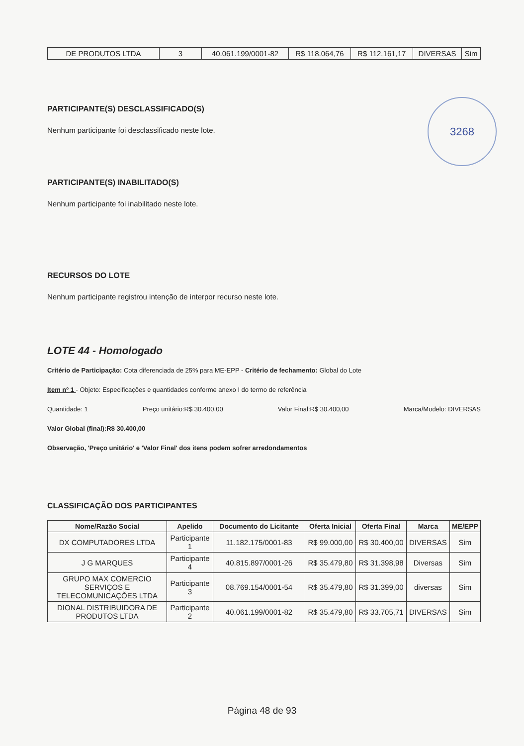| DE PRODUTOS LTDA | 3 | 40.061.199/0001-82 | R$ 118.064,76 | R$ 112.161,17 | DIVERSAS | Sim |
3268
PARTICIPANTE(S) DESCLASSIFICADO(S)
Nenhum participante foi desclassificado neste lote.
PARTICIPANTE(S) INABILITADO(S)
Nenhum participante foi inabilitado neste lote.
RECURSOS DO LOTE
Nenhum participante registrou intenção de interpor recurso neste lote.
LOTE 44 - Homologado
Critério de Participação: Cota diferenciada de 25% para ME-EPP - Critério de fechamento: Global do Lote
Item nº 1 - Objeto: Especificações e quantidades conforme anexo I do termo de referência
Quantidade: 1 Preço unitário:R$ 30.400,00 Valor Final:R$ 30.400,00 Marca/Modelo: DIVERSAS
Valor Global (final):R$ 30.400,00
Observação, 'Preço unitário' e 'Valor Final' dos itens podem sofrer arredondamentos
CLASSIFICAÇÃO DOS PARTICIPANTES
| Nome/Razão Social | Apelido | Documento do Licitante | Oferta Inicial | Oferta Final | Marca | ME/EPP |
| --- | --- | --- | --- | --- | --- | --- |
| DX COMPUTADORES LTDA | Participante 1 | 11.182.175/0001-83 | R$ 99.000,00 | R$ 30.400,00 | DIVERSAS | Sim |
| J G MARQUES | Participante 4 | 40.815.897/0001-26 | R$ 35.479,80 | R$ 31.398,98 | Diversas | Sim |
| GRUPO MAX COMERCIO SERVIÇOS E TELECOMUNICAÇÕES LTDA | Participante 3 | 08.769.154/0001-54 | R$ 35.479,80 | R$ 31.399,00 | diversas | Sim |
| DIONAL DISTRIBUIDORA DE PRODUTOS LTDA | Participante 2 | 40.061.199/0001-82 | R$ 35.479,80 | R$ 33.705,71 | DIVERSAS | Sim |
Página 48 de 93